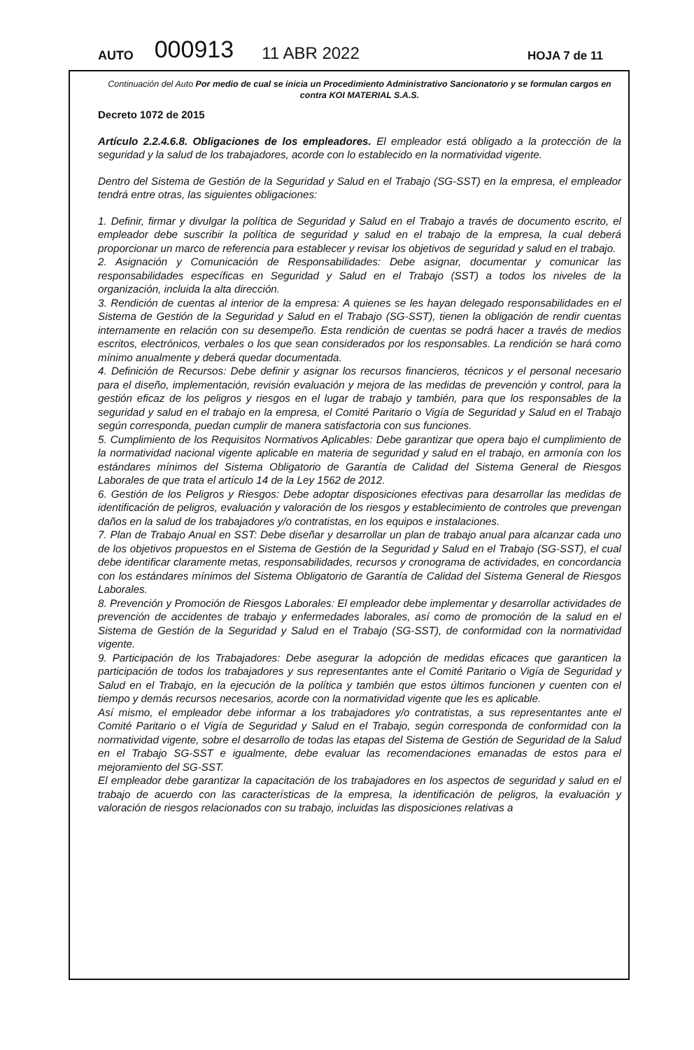AUTO 000913 11 ABR 2022 HOJA 7 de 11
Continuación del Auto Por medio de cual se inicia un Procedimiento Administrativo Sancionatorio y se formulan cargos en contra KOI MATERIAL S.A.S.
Decreto 1072 de 2015
Artículo 2.2.4.6.8. Obligaciones de los empleadores. El empleador está obligado a la protección de la seguridad y la salud de los trabajadores, acorde con lo establecido en la normatividad vigente.
Dentro del Sistema de Gestión de la Seguridad y Salud en el Trabajo (SG-SST) en la empresa, el empleador tendrá entre otras, las siguientes obligaciones:
1. Definir, firmar y divulgar la política de Seguridad y Salud en el Trabajo a través de documento escrito, el empleador debe suscribir la política de seguridad y salud en el trabajo de la empresa, la cual deberá proporcionar un marco de referencia para establecer y revisar los objetivos de seguridad y salud en el trabajo.
2. Asignación y Comunicación de Responsabilidades: Debe asignar, documentar y comunicar las responsabilidades específicas en Seguridad y Salud en el Trabajo (SST) a todos los niveles de la organización, incluida la alta dirección.
3. Rendición de cuentas al interior de la empresa: A quienes se les hayan delegado responsabilidades en el Sistema de Gestión de la Seguridad y Salud en el Trabajo (SG-SST), tienen la obligación de rendir cuentas internamente en relación con su desempeño. Esta rendición de cuentas se podrá hacer a través de medios escritos, electrónicos, verbales o los que sean considerados por los responsables. La rendición se hará como mínimo anualmente y deberá quedar documentada.
4. Definición de Recursos: Debe definir y asignar los recursos financieros, técnicos y el personal necesario para el diseño, implementación, revisión evaluación y mejora de las medidas de prevención y control, para la gestión eficaz de los peligros y riesgos en el lugar de trabajo y también, para que los responsables de la seguridad y salud en el trabajo en la empresa, el Comité Paritario o Vigía de Seguridad y Salud en el Trabajo según corresponda, puedan cumplir de manera satisfactoria con sus funciones.
5. Cumplimiento de los Requisitos Normativos Aplicables: Debe garantizar que opera bajo el cumplimiento de la normatividad nacional vigente aplicable en materia de seguridad y salud en el trabajo, en armonía con los estándares mínimos del Sistema Obligatorio de Garantía de Calidad del Sistema General de Riesgos Laborales de que trata el artículo 14 de la Ley 1562 de 2012.
6. Gestión de los Peligros y Riesgos: Debe adoptar disposiciones efectivas para desarrollar las medidas de identificación de peligros, evaluación y valoración de los riesgos y establecimiento de controles que prevengan daños en la salud de los trabajadores y/o contratistas, en los equipos e instalaciones.
7. Plan de Trabajo Anual en SST: Debe diseñar y desarrollar un plan de trabajo anual para alcanzar cada uno de los objetivos propuestos en el Sistema de Gestión de la Seguridad y Salud en el Trabajo (SG-SST), el cual debe identificar claramente metas, responsabilidades, recursos y cronograma de actividades, en concordancia con los estándares mínimos del Sistema Obligatorio de Garantía de Calidad del Sistema General de Riesgos Laborales.
8. Prevención y Promoción de Riesgos Laborales: El empleador debe implementar y desarrollar actividades de prevención de accidentes de trabajo y enfermedades laborales, así como de promoción de la salud en el Sistema de Gestión de la Seguridad y Salud en el Trabajo (SG-SST), de conformidad con la normatividad vigente.
9. Participación de los Trabajadores: Debe asegurar la adopción de medidas eficaces que garanticen la participación de todos los trabajadores y sus representantes ante el Comité Paritario o Vigía de Seguridad y Salud en el Trabajo, en la ejecución de la política y también que estos últimos funcionen y cuenten con el tiempo y demás recursos necesarios, acorde con la normatividad vigente que les es aplicable.
Así mismo, el empleador debe informar a los trabajadores y/o contratistas, a sus representantes ante el Comité Paritario o el Vigía de Seguridad y Salud en el Trabajo, según corresponda de conformidad con la normatividad vigente, sobre el desarrollo de todas las etapas del Sistema de Gestión de Seguridad de la Salud en el Trabajo SG-SST e igualmente, debe evaluar las recomendaciones emanadas de estos para el mejoramiento del SG-SST.
El empleador debe garantizar la capacitación de los trabajadores en los aspectos de seguridad y salud en el trabajo de acuerdo con las características de la empresa, la identificación de peligros, la evaluación y valoración de riesgos relacionados con su trabajo, incluidas las disposiciones relativas a